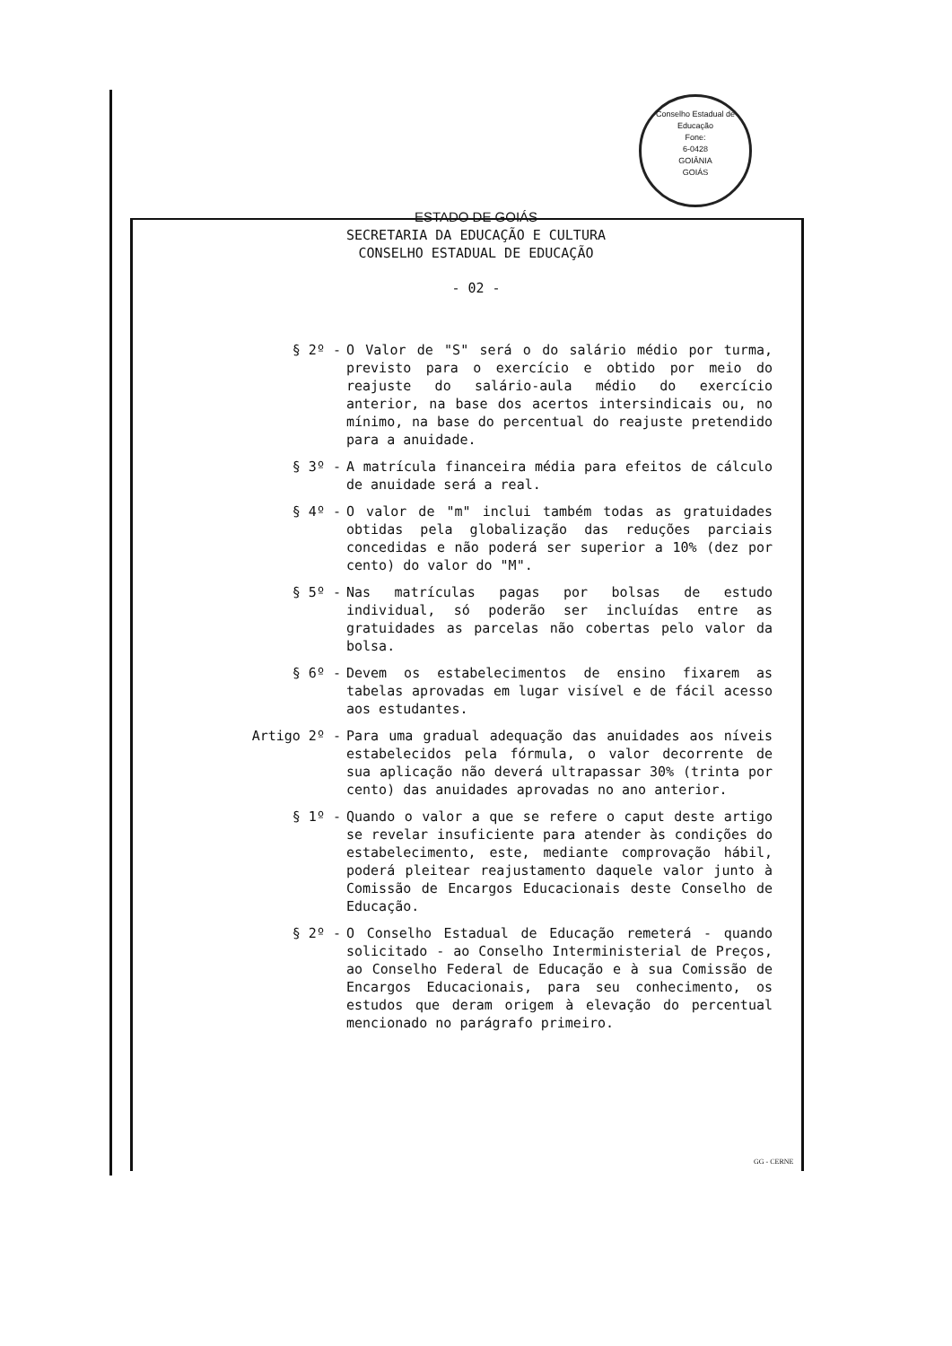Conselho Estadual de Educação
Fone:
6-0428
GOIÂNIA
GOIÁS
ESTADO DE GOIÁS
SECRETARIA DA EDUCAÇÃO E CULTURA
CONSELHO ESTADUAL DE EDUCAÇÃO
- 02 -
§ 2º -
O Valor de "S" será o do salário médio por turma, previsto para o exercício e obtido por meio do reajuste do salário-aula médio do exercício anterior, na base dos acertos intersindicais ou, no mínimo, na base do percentual do reajuste pretendido para a anuidade.
§ 3º -
A matrícula financeira média para efeitos de cálculo de anuidade será a real.
§ 4º -
O valor de "m" inclui também todas as gratuidades obtidas pela globalização das reduções parciais concedidas e não poderá ser superior a 10% (dez por cento) do valor do "M".
§ 5º -
Nas matrículas pagas por bolsas de estudo individual, só poderão ser incluídas entre as gratuidades as parcelas não cobertas pelo valor da bolsa.
§ 6º -
Devem os estabelecimentos de ensino fixarem as tabelas aprovadas em lugar visível e de fácil acesso aos estudantes.
Artigo 2º -
Para uma gradual adequação das anuidades aos níveis estabelecidos pela fórmula, o valor decorrente de sua aplicação não deverá ultrapassar 30% (trinta por cento) das anuidades aprovadas no ano anterior.
§ 1º -
Quando o valor a que se refere o caput deste artigo se revelar insuficiente para atender às condições do estabelecimento, este, mediante comprovação hábil, poderá pleitear reajustamento daquele valor junto à Comissão de Encargos Educacionais deste Conselho de Educação.
§ 2º -
O Conselho Estadual de Educação remeterá - quando solicitado - ao Conselho Interministerial de Preços, ao Conselho Federal de Educação e à sua Comissão de Encargos Educacionais, para seu conhecimento, os estudos que deram origem à elevação do percentual mencionado no parágrafo primeiro.
GG - CERNE